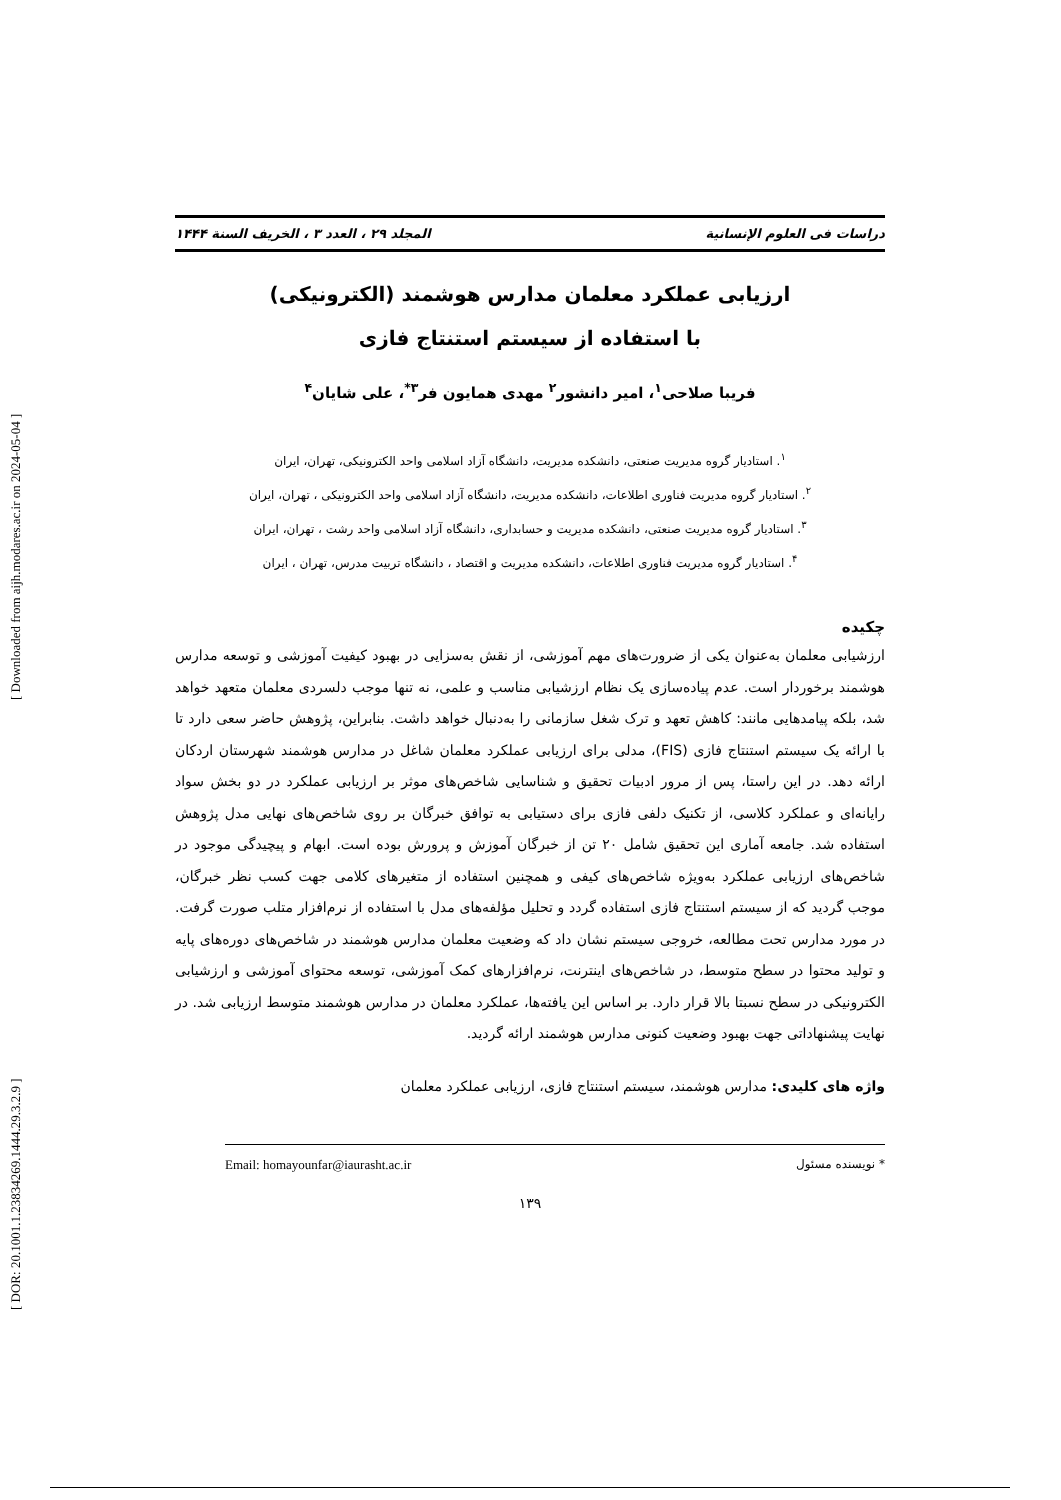[ Downloaded from aijh.modares.ac.ir on 2024-05-04 ]
[ DOR: 20.1001.1.23834269.1444.29.3.2.9 ]
دراسات فی العلوم الإنسانیة المجلد ۲۹ ، العدد ۳ ، الخریف السنة ۱۴۴۴
ارزیابی عملکرد معلمان مدارس هوشمند (الکترونیکی)
با استفاده از سیستم استنتاج فازی
فریبا صلاحی<sup>۱</sup>، امیر دانشور<sup>۲</sup> مهدی همایون فر<sup>۳*</sup>، علی شایان<sup>۴</sup>
<sup>۱</sup>. استادیار گروه مدیریت صنعتی، دانشکده مدیریت، دانشگاه آزاد اسلامی واحد الکترونیکی، تهران، ایران
<sup>۲</sup>. استادیار گروه مدیریت فناوری اطلاعات، دانشکده مدیریت، دانشگاه آزاد اسلامی واحد الکترونیکی ، تهران، ایران
<sup>۳</sup>. استادیار گروه مدیریت صنعتی، دانشکده مدیریت و حسابداری، دانشگاه آزاد اسلامی واحد رشت ، تهران، ایران
<sup>۴</sup>. استادیار گروه مدیریت فناوری اطلاعات، دانشکده مدیریت و اقتصاد ، دانشگاه تربیت مدرس، تهران ، ایران
چکیده
ارزشیابی معلمان به‌عنوان یکی از ضرورت‌های مهم آموزشی، از نقش به‌سزایی در بهبود کیفیت آموزشی و توسعه مدارس هوشمند برخوردار است. عدم پیاده‌سازی یک نظام ارزشیابی مناسب و علمی، نه تنها موجب دلسردی معلمان متعهد خواهد شد، بلکه پیامدهایی مانند: کاهش تعهد و ترک شغل سازمانی را به‌دنبال خواهد داشت. بنابراین، پژوهش حاضر سعی دارد تا با ارائه یک سیستم استنتاج فازی (FIS)، مدلی برای ارزیابی عملکرد معلمان شاغل در مدارس هوشمند شهرستان اردکان ارائه دهد. در این راستا، پس از مرور ادبیات تحقیق و شناسایی شاخص‌های موثر بر ارزیابی عملکرد در دو بخش سواد رایانه‌ای و عملکرد کلاسی، از تکنیک دلفی فازی برای دستیابی به توافق خبرگان بر روی شاخص‌های نهایی مدل پژوهش استفاده شد. جامعه آماری این تحقیق شامل ۲۰ تن از خبرگان آموزش و پرورش بوده است. ابهام و پیچیدگی موجود در شاخص‌های ارزیابی عملکرد به‌ویژه شاخص‌های کیفی و همچنین استفاده از متغیرهای کلامی جهت کسب نظر خبرگان، موجب گردید که از سیستم استنتاج فازی استفاده گردد و تحلیل مؤلفه‌های مدل با استفاده از نرم‌افزار متلب صورت گرفت. در مورد مدارس تحت مطالعه، خروجی سیستم نشان داد که وضعیت معلمان مدارس هوشمند در شاخص‌های دوره‌های پایه و تولید محتوا در سطح متوسط، در شاخص‌های اینترنت، نرم‌افزارهای کمک آموزشی، توسعه محتوای آموزشی و ارزشیابی الکترونیکی در سطح نسبتا بالا قرار دارد. بر اساس این یافته‌ها، عملکرد معلمان در مدارس هوشمند متوسط ارزیابی شد. در نهایت پیشنهاداتی جهت بهبود وضعیت کنونی مدارس هوشمند ارائه گردید.
واژه های کلیدی: مدارس هوشمند، سیستم استنتاج فازی، ارزیابی عملکرد معلمان
* نویسنده مسئول Email: homayounfar@iaurasht.ac.ir
۱۳۹